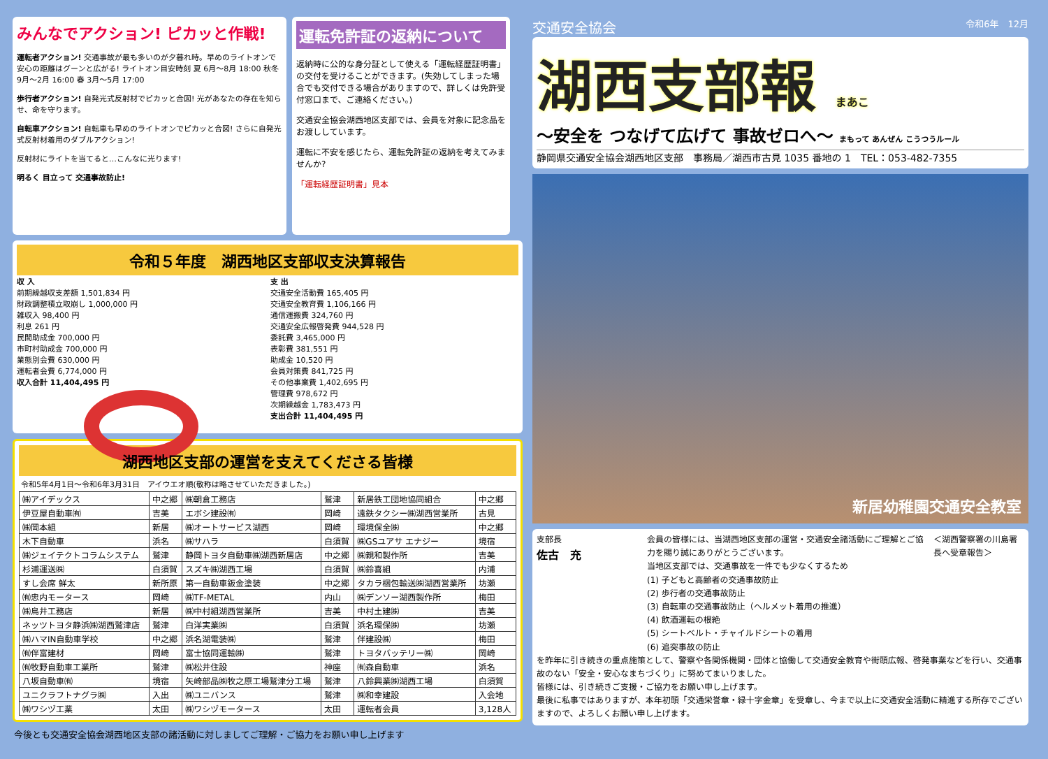みんなでアクション! ピカッと作戦!
運転者アクション! 交通事故が最も多いのが夕暮れ時。早めのライトオンで安心の距離はグーンと広がる! ライトオン目安時刻 夏 6月～8月 18:00 秋冬 9月～2月 16:00 春 3月～5月 17:00
歩行者アクション! 自発光式反射材でピカッと合図! 光があなたの存在を知らせ、命を守ります。
自転車アクション! 自転車も早めのライトオンでピカッと合図! さらに自発光式反射材着用のダブルアクション!
反射材にライトを当てると…こんなに光ります!
明るく 目立って 交通事故防止!
運転免許証の返納について
返納時に公的な身分証として使える「運転経歴証明書」の交付を受けることができます。(失効してしまった場合でも交付できる場合がありますので、詳しくは免許受付窓口まで、ご連絡ください。)
交通安全協会湖西地区支部では、会員を対象に記念品をお渡ししています。
運転に不安を感じたら、運転免許証の返納を考えてみませんか?
「運転経歴証明書」見本
令和５年度　湖西地区支部収支決算報告
収 入
前期繰越収支差額 1,501,834 円
財政調整積立取崩し 1,000,000 円
雑収入 98,400 円
利息 261 円
民間助成金 700,000 円
市町村助成金 700,000 円
業態別会費 630,000 円
運転者会費 6,774,000 円
収入合計 11,404,495 円
支 出
交通安全活動費 165,405 円
交通安全教育費 1,106,166 円
通信運搬費 324,760 円
交通安全広報啓発費 944,528 円
委託費 3,465,000 円
表彰費 381,551 円
助成金 10,520 円
会員対策費 841,725 円
その他事業費 1,402,695 円
管理費 978,672 円
次期繰越金 1,783,473 円
支出合計 11,404,495 円
湖西地区支部の運営を支えてくださる皆様
令和5年4月1日～令和6年3月31日　アイウエオ順(敬称は略させていただきました。)
| ㈱アイデックス | 中之郷 | ㈱朝倉工務店 | 鷲津 | 新居鉄工団地協同組合 | 中之郷 |
| 伊豆屋自動車㈲ | 吉美 | エボシ建設㈲ | 岡崎 | 遠鉄タクシー㈱湖西営業所 | 古見 |
| ㈱岡本組 | 新居 | ㈱オートサービス湖西 | 岡崎 | 環境保全㈱ | 中之郷 |
| 木下自動車 | 浜名 | ㈱サハラ | 白須賀 | ㈱GSユアサ エナジー | 境宿 |
| ㈱ジェイテクトコラムシステム | 鷲津 | 静岡トヨタ自動車㈱湖西新居店 | 中之郷 | ㈱親和製作所 | 吉美 |
| 杉浦運送㈱ | 白須賀 | スズキ㈱湖西工場 | 白須賀 | ㈱鈴喜組 | 内浦 |
| すし会席 鮮太 | 新所原 | 第一自動車鈑金塗装 | 中之郷 | タカラ梱包輸送㈱湖西営業所 | 坊瀬 |
| ㈲忠内モータース | 岡崎 | ㈱TF-METAL | 内山 | ㈱デンソー湖西製作所 | 梅田 |
| ㈱鳥井工務店 | 新居 | ㈱中村組湖西営業所 | 吉美 | 中村土建㈱ | 吉美 |
| ネッツトヨタ静浜㈱湖西鷲津店 | 鷲津 | 白洋実業㈱ | 白須賀 | 浜名環保㈱ | 坊瀬 |
| ㈱ハマIN自動車学校 | 中之郷 | 浜名湖電装㈱ | 鷲津 | 伴建設㈱ | 梅田 |
| ㈲伴富建材 | 岡崎 | 富士協同運輸㈱ | 鷲津 | トヨタバッテリー㈱ | 岡崎 |
| ㈲牧野自動車工業所 | 鷲津 | ㈱松井住設 | 神座 | ㈲森自動車 | 浜名 |
| 八坂自動車㈲ | 境宿 | 矢崎部品㈱牧之原工場鷲津分工場 | 鷲津 | 八鈴興業㈱湖西工場 | 白須賀 |
| ユニクラフトナグラ㈱ | 入出 | ㈱ユニバンス | 鷲津 | ㈱和幸建設 | 入会地 |
| ㈱ワシヅ工業 | 太田 | ㈱ワシヅモータース | 太田 | 運転者会員 | 3,128人 |
今後とも交通安全協会湖西地区支部の諸活動に対しましてご理解・ご協力をお願い申し上げます
交通安全協会 令和6年　12月
湖西支部報 まあこ
～安全を つなげて広げて 事故ゼロへ～ まもって あんぜん こうつうルール
静岡県交通安全協会湖西地区支部　事務局／湖西市古見 1035 番地の 1　TEL：053-482-7355
新居幼稚園交通安全教室
支部長
佐古　充
会員の皆様には、当湖西地区支部の運営・交通安全諸活動にご理解とご協力を賜り誠にありがとうございます。
当地区支部では、交通事故を一件でも少なくするため
(1) 子どもと高齢者の交通事故防止
(2) 歩行者の交通事故防止
(3) 自転車の交通事故防止（ヘルメット着用の推進）
(4) 飲酒運転の根絶
(5) シートベルト・チャイルドシートの着用
(6) 追突事故の防止
＜湖西警察署の川島署長へ受章報告＞
を昨年に引き続きの重点施策として、警察や各関係機関・団体と協働して交通安全教育や街頭広報、啓発事業などを行い、交通事故のない「安全・安心なまちづくり」に努めてまいりました。
皆様には、引き続きご支援・ご協力をお願い申し上げます。
最後に私事ではありますが、本年初頭「交通栄誉章・緑十字金章」を受章し、今まで以上に交通安全活動に精進する所存でございますので、よろしくお願い申し上げます。